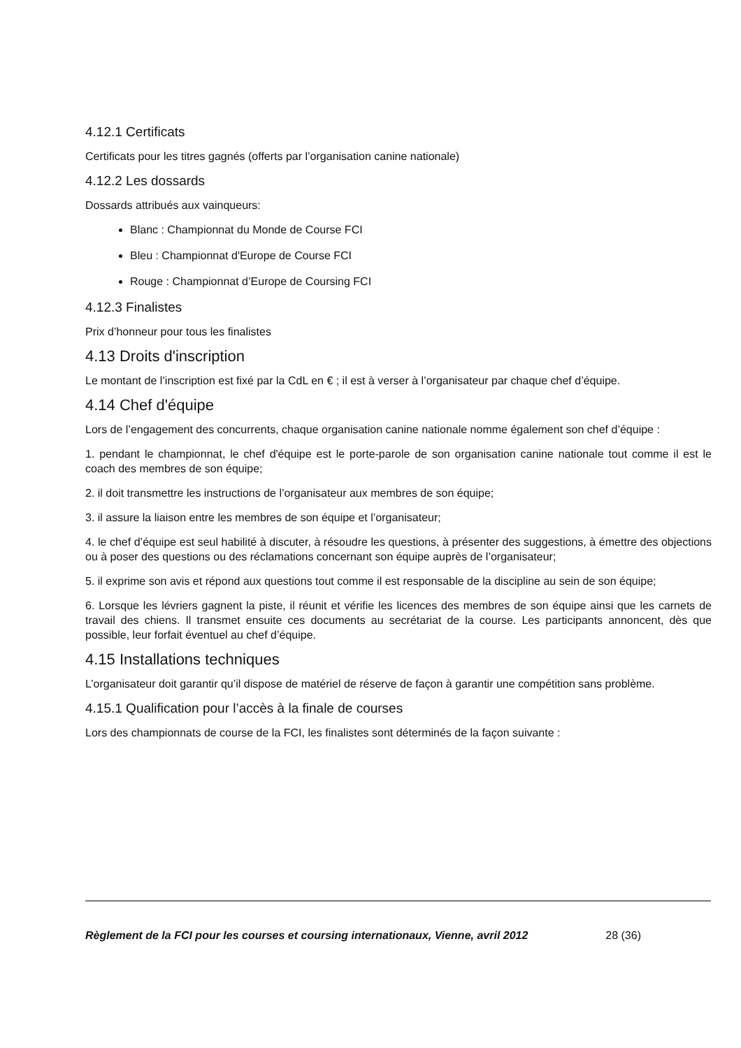4.12.1 Certificats
Certificats pour les titres gagnés (offerts par l’organisation canine nationale)
4.12.2 Les dossards
Dossards attribués aux vainqueurs:
Blanc : Championnat du Monde de Course FCI
Bleu : Championnat d'Europe de Course FCI
Rouge : Championnat d’Europe de Coursing FCI
4.12.3 Finalistes
Prix d’honneur pour tous les finalistes
4.13 Droits d'inscription
Le montant de l’inscription est fixé par la CdL en € ; il est à verser à l’organisateur par chaque chef d’équipe.
4.14 Chef d'équipe
Lors de l’engagement des concurrents, chaque organisation canine nationale nomme également son chef d’équipe :
1. pendant le championnat, le chef d'équipe est le porte-parole de son organisation canine nationale tout comme il est le coach des membres de son équipe;
2. il doit transmettre les instructions de l’organisateur aux membres de son équipe;
3. il assure la liaison entre les membres de son équipe et l’organisateur;
4. le chef d’équipe est seul habilité à discuter, à résoudre les questions, à présenter des suggestions, à émettre des objections ou à poser des questions ou des réclamations concernant son équipe auprès de l’organisateur;
5. il exprime son avis et répond aux questions tout comme il est responsable de la discipline au sein de son équipe;
6. Lorsque les lévriers gagnent la piste, il réunit et vérifie les licences des membres de son équipe ainsi que les carnets de travail des chiens. Il transmet ensuite ces documents au secrétariat de la course. Les participants annoncent, dès que possible, leur forfait éventuel au chef d’équipe.
4.15 Installations techniques
L’organisateur doit garantir qu’il dispose de matériel de réserve de façon à garantir une compétition sans problème.
4.15.1 Qualification pour l’accès à la finale de courses
Lors des championnats de course de la FCI, les finalistes sont déterminés de la façon suivante :
Règlement de la FCI pour les courses et coursing internationaux, Vienne, avril 2012 28 (36)